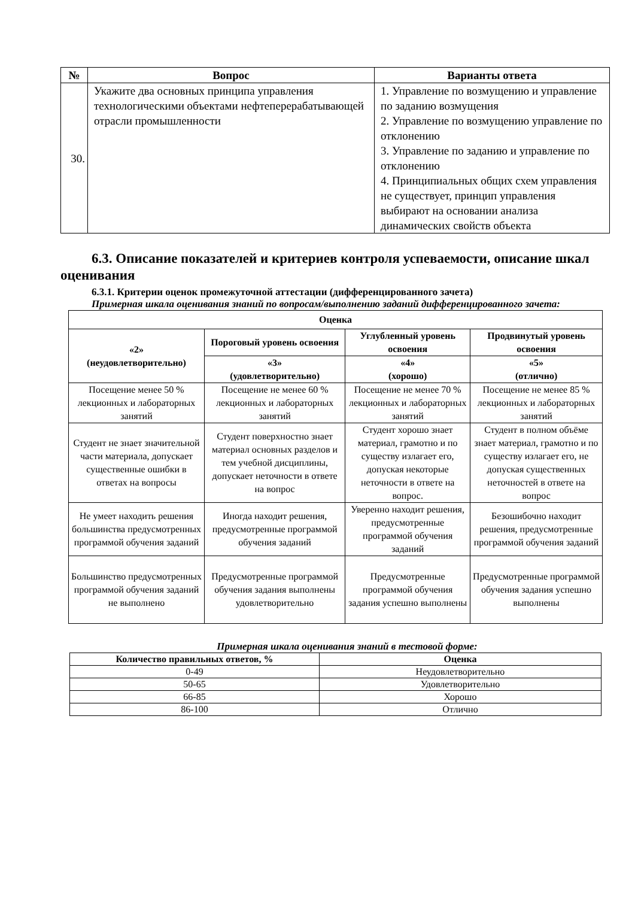| № | Вопрос | Варианты ответа |
| --- | --- | --- |
| 30. | Укажите два основных принципа управления технологическими объектами нефтеперерабатывающей отрасли промышленности | 1. Управление по возмущению и управление по заданию возмущения 2. Управление по возмущению управление по отклонению 3. Управление по заданию и управление по отклонению 4. Принципиальных общих схем управления не существует, принцип управления выбирают на основании анализа динамических свойств объекта |
6.3. Описание показателей и критериев контроля успеваемости, описание шкал оценивания
6.3.1. Критерии оценок промежуточной аттестации (дифференцированного зачета)
Примерная шкала оценивания знаний по вопросам/выполнению заданий дифференцированного зачета:
| Оценка | | | |
| --- | --- | --- | --- |
| «2» (неудовлетворительно) | Пороговый уровень освоения | Углубленный уровень освоения | Продвинутый уровень освоения |
| | «3» (удовлетворительно) | «4» (хорошо) | «5» (отлично) |
| Посещение менее 50 % лекционных и лабораторных занятий | Посещение не менее 60 % лекционных и лабораторных занятий | Посещение не менее 70 % лекционных и лабораторных занятий | Посещение не менее 85 % лекционных и лабораторных занятий |
| Студент не знает значительной части материала, допускает существенные ошибки в ответах на вопросы | Студент поверхностно знает материал основных разделов и тем учебной дисциплины, допускает неточности в ответе на вопрос | Студент хорошо знает материал, грамотно и по существу излагает его, допуская некоторые неточности в ответе на вопрос. | Студент в полном объёме знает материал, грамотно и по существу излагает его, не допуская существенных неточностей в ответе на вопрос |
| Не умеет находить решения большинства предусмотренных программой обучения заданий | Иногда находит решения, предусмотренные программой обучения заданий | Уверенно находит решения, предусмотренные программой обучения заданий | Безошибочно находит решения, предусмотренные программой обучения заданий |
| Большинство предусмотренных программой обучения заданий не выполнено | Предусмотренные программой обучения задания выполнены удовлетворительно | Предусмотренные программой обучения задания успешно выполнены | Предусмотренные программой обучения задания успешно выполнены |
Примерная шкала оценивания знаний в тестовой форме:
| Количество правильных ответов, % | Оценка |
| --- | --- |
| 0-49 | Неудовлетворительно |
| 50-65 | Удовлетворительно |
| 66-85 | Хорошо |
| 86-100 | Отлично |